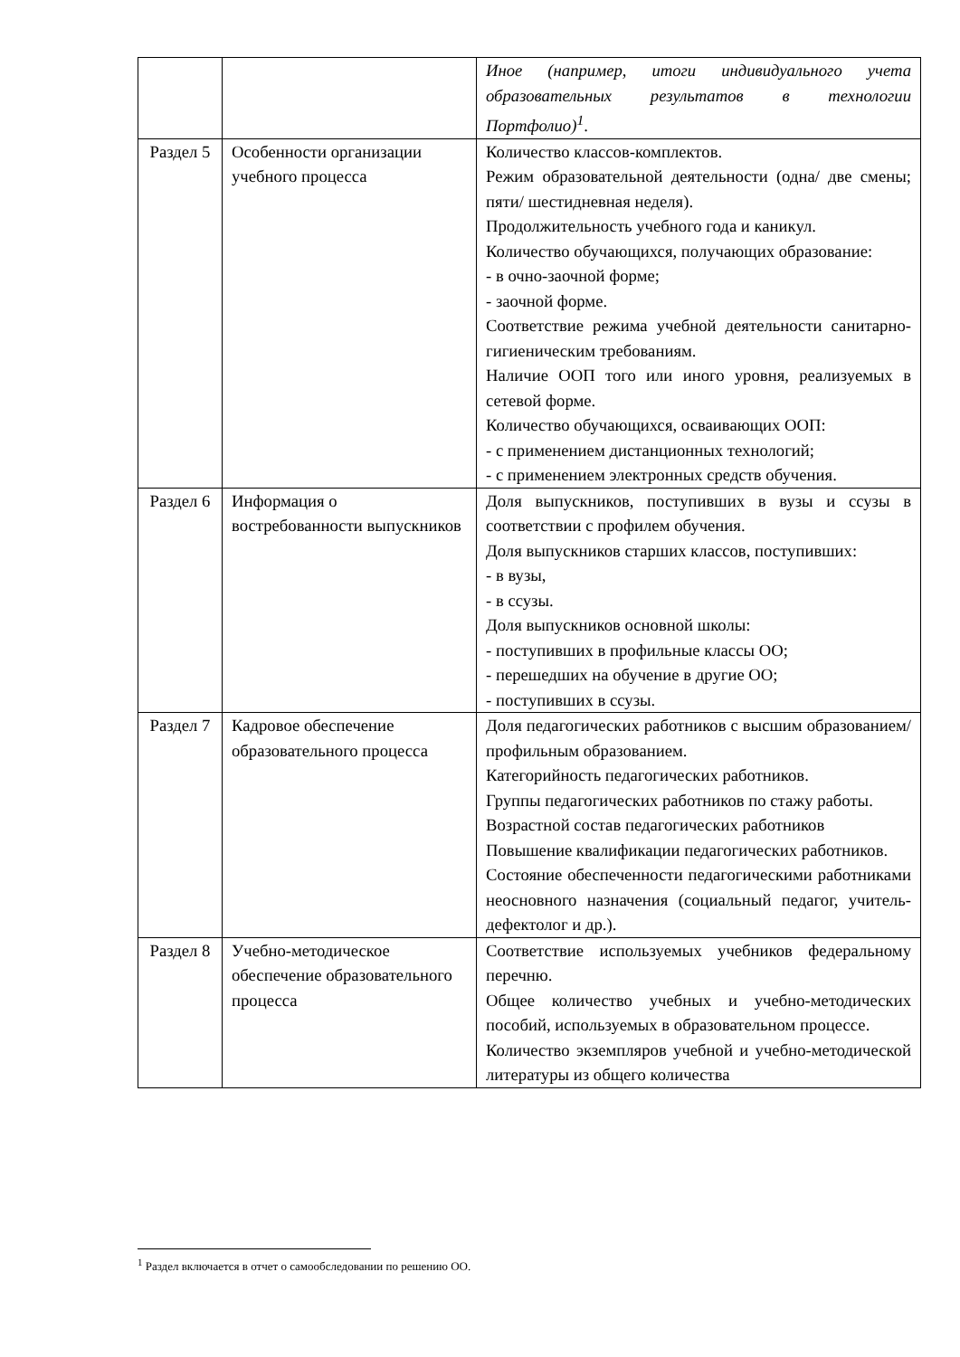| | | Иное (например, итоги индивидуального учета образовательных результатов в технологии Портфолио)<sup>1</sup> . |
| Раздел 5 | Особенности организации учебного процесса | Количество классов-комплектов. Режим образовательной деятельности (одна/ две смены; пяти/ шестидневная неделя). Продолжительность учебного года и каникул. Количество обучающихся, получающих образование: - в очно-заочной форме; - заочной форме. Соответствие режима учебной деятельности санитарно-гигиеническим требованиям. Наличие ООП того или иного уровня, реализуемых в сетевой форме. Количество обучающихся, осваивающих ООП: - с применением дистанционных технологий; - с применением электронных средств обучения. |
| Раздел 6 | Информация о востребованности выпускников | Доля выпускников, поступивших в вузы и ссузы в соответствии с профилем обучения. Доля выпускников старших классов, поступивших: - в вузы, - в ссузы. Доля выпускников основной школы: - поступивших в профильные классы ОО; - перешедших на обучение в другие ОО; - поступивших в ссузы. |
| Раздел 7 | Кадровое обеспечение образовательного процесса | Доля педагогических работников с высшим образованием/ профильным образованием. Категорийность педагогических работников. Группы педагогических работников по стажу работы. Возрастной состав педагогических работников Повышение квалификации педагогических работников. Состояние обеспеченности педагогическими работниками неосновного назначения (социальный педагог, учитель-дефектолог и др.). |
| Раздел 8 | Учебно-методическое обеспечение образовательного процесса | Соответствие используемых учебников федеральному перечню. Общее количество учебных и учебно-методических пособий, используемых в образовательном процессе. Количество экземпляров учебной и учебно-методической литературы из общего количества |
<sup>1</sup> Раздел включается в отчет о самообследовании по решению ОО.